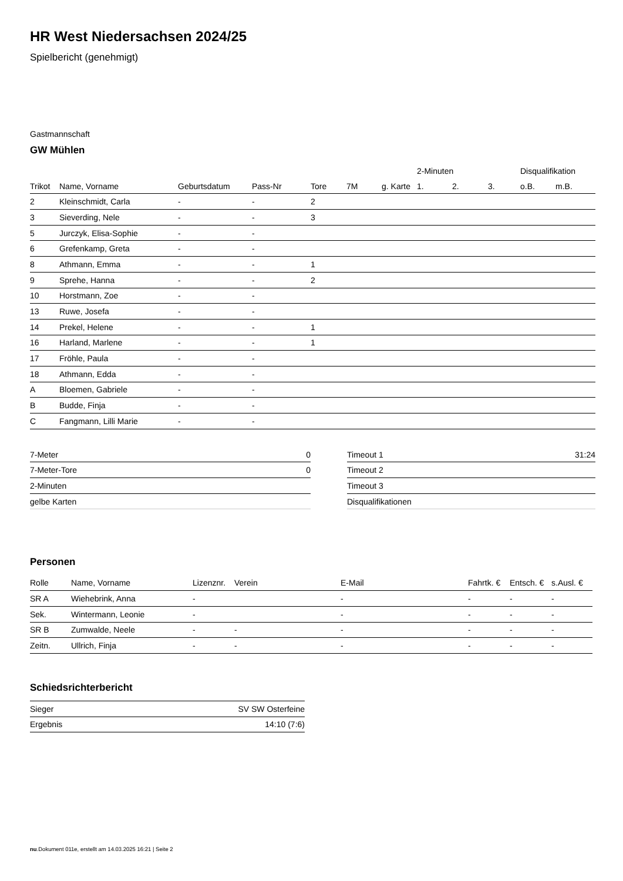HR West Niedersachsen 2024/25
Spielbericht (genehmigt)
Gastmannschaft
GW Mühlen
| | | | | | | | 2-Minuten | | | Disqualifikation | |
| --- | --- | --- | --- | --- | --- | --- | --- | --- | --- | --- | --- |
| Trikot | Name, Vorname | Geburtsdatum | Pass-Nr | Tore | 7M | g. Karte | 1. | 2. | 3. | o.B. | m.B. |
| 2 | Kleinschmidt, Carla | - | - | 2 | | | | | | | |
| 3 | Sieverding, Nele | - | - | 3 | | | | | | | |
| 5 | Jurczyk, Elisa-Sophie | - | - | | | | | | | | |
| 6 | Grefenkamp, Greta | - | - | | | | | | | | |
| 8 | Athmann, Emma | - | - | 1 | | | | | | | |
| 9 | Sprehe, Hanna | - | - | 2 | | | | | | | |
| 10 | Horstmann, Zoe | - | - | | | | | | | | |
| 13 | Ruwe, Josefa | - | - | | | | | | | | |
| 14 | Prekel, Helene | - | - | 1 | | | | | | | |
| 16 | Harland, Marlene | - | - | 1 | | | | | | | |
| 17 | Fröhle, Paula | - | - | | | | | | | | |
| 18 | Athmann, Edda | - | - | | | | | | | | |
| A | Bloemen, Gabriele | - | - | | | | | | | | |
| B | Budde, Finja | - | - | | | | | | | | |
| C | Fangmann, Lilli Marie | - | - | | | | | | | | |
| 7-Meter | 0 |
| 7-Meter-Tore | 0 |
| 2-Minuten | |
| gelbe Karten | |
| Timeout 1 | 31:24 |
| Timeout 2 | |
| Timeout 3 | |
| Disqualifikationen | |
Personen
| Rolle | Name, Vorname | Lizenznr. | Verein | E-Mail | Fahrtk. € | Entsch. € | s.Ausl. € |
| --- | --- | --- | --- | --- | --- | --- | --- |
| SR A | Wiehebrink, Anna | - | | - | - | - | - |
| Sek. | Wintermann, Leonie | - | | - | - | - | - |
| SR B | Zumwalde, Neele | - | - | - | - | - | - |
| Zeitn. | Ullrich, Finja | - | - | - | - | - | - |
Schiedsrichterbericht
| Sieger | SV SW Osterfeine |
| Ergebnis | 14:10 (7:6) |
nu.Dokument 011e, erstellt am 14.03.2025 16:21 | Seite 2